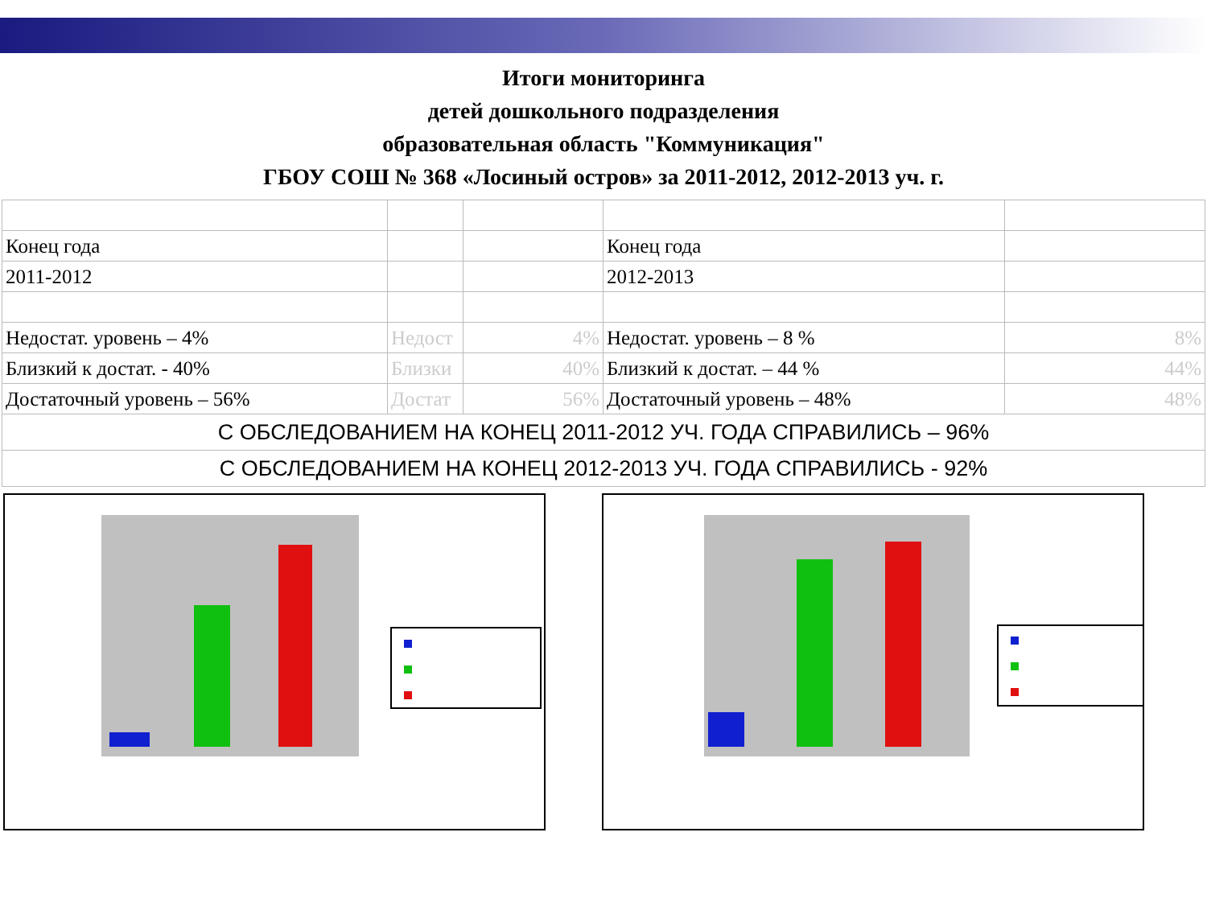Итоги мониторинга
детей дошкольного подразделения
образовательная область "Коммуникация"
ГБОУ СОШ № 368 «Лосиный остров» за 2011-2012, 2012-2013 уч. г.
| Конец года | | | Конец года | |
| 2011-2012 | | | 2012-2013 | |
| Недостат. уровень – 4% | Недост | 4% | Недостат. уровень – 8 % | 8% |
| Близкий к достат. - 40% | Близки | 40% | Близкий к достат. – 44 % | 44% |
| Достаточный уровень – 56% | Достат | 56% | Достаточный уровень – 48% | 48% |
| С ОБСЛЕДОВАНИЕМ НА КОНЕЦ 2011-2012 УЧ. ГОДА СПРАВИЛИСЬ – 96% | | | | |
| С ОБСЛЕДОВАНИЕМ НА КОНЕЦ 2012-2013 УЧ. ГОДА СПРАВИЛИСЬ - 92% | | | | |